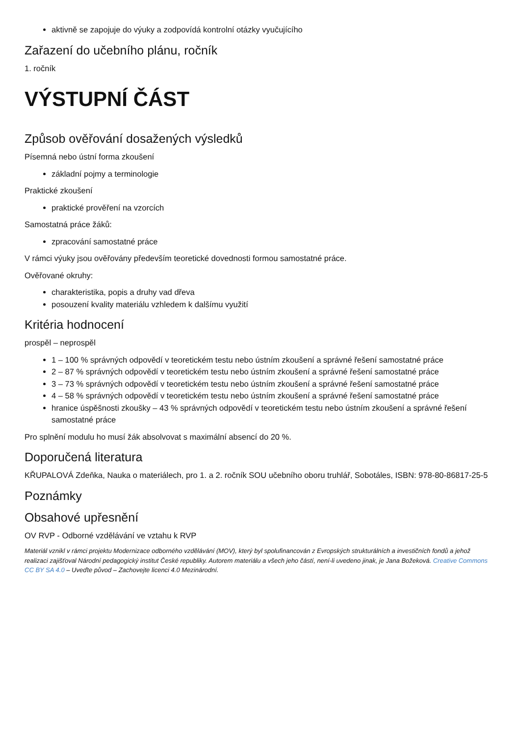aktivně se zapojuje do výuky a zodpovídá kontrolní otázky vyučujícího
Zařazení do učebního plánu, ročník
1. ročník
VÝSTUPNÍ ČÁST
Způsob ověřování dosažených výsledků
Písemná nebo ústní forma zkoušení
základní pojmy a terminologie
Praktické zkoušení
praktické prověření na vzorcích
Samostatná práce žáků:
zpracování samostatné práce
V rámci výuky jsou ověřovány především teoretické dovednosti formou samostatné práce.
Ověřované okruhy:
charakteristika, popis a druhy vad dřeva
posouzení kvality materiálu vzhledem k dalšímu využití
Kritéria hodnocení
prospěl – neprospěl
1 – 100 % správných odpovědí v teoretickém testu nebo ústním zkoušení a správné řešení samostatné práce
2 – 87 % správných odpovědí v teoretickém testu nebo ústním zkoušení a správné řešení samostatné práce
3 – 73 % správných odpovědí v teoretickém testu nebo ústním zkoušení a správné řešení samostatné práce
4 – 58 % správných odpovědí v teoretickém testu nebo ústním zkoušení a správné řešení samostatné práce
hranice úspěšnosti zkoušky – 43 % správných odpovědí v teoretickém testu nebo ústním zkoušení a správné řešení samostatné práce
Pro splnění modulu ho musí žák absolvovat s maximální absencí do 20 %.
Doporučená literatura
KŘUPALOVÁ Zdeňka, Nauka o materiálech, pro 1. a 2. ročník SOU učebního oboru truhlář, Sobotáles, ISBN: 978-80-86817-25-5
Poznámky
Obsahové upřesnění
OV RVP - Odborné vzdělávání ve vztahu k RVP
Materiál vznikl v rámci projektu Modernizace odborného vzdělávání (MOV), který byl spolufinancován z Evropských strukturálních a investičních fondů a jehož realizaci zajišťoval Národní pedagogický institut České republiky. Autorem materiálu a všech jeho částí, není-li uvedeno jinak, je Jana Božeková. Creative Commons CC BY SA 4.0 – Uveďte původ – Zachovejte licenci 4.0 Mezinárodní.